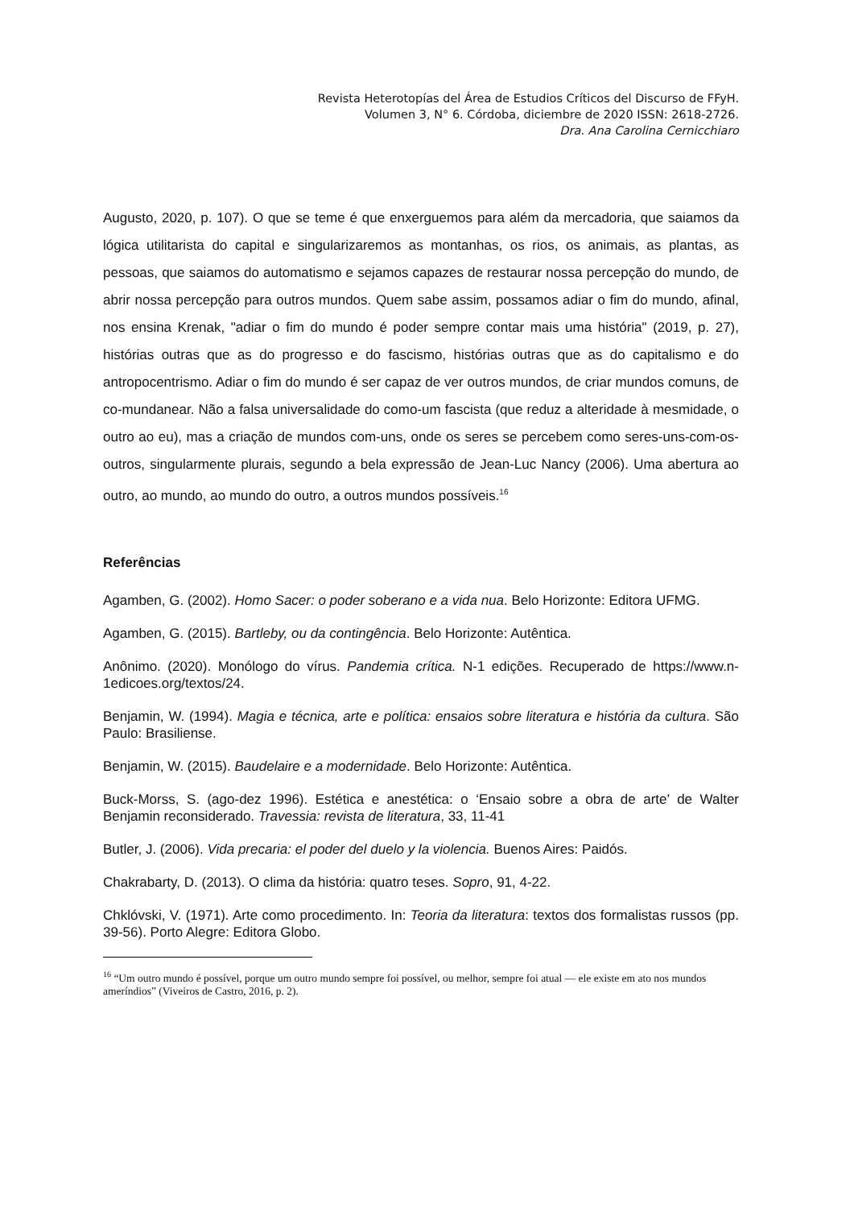Revista Heterotopías del Área de Estudios Críticos del Discurso de FFyH.
Volumen 3, N° 6. Córdoba, diciembre de 2020 ISSN: 2618-2726.
Dra. Ana Carolina Cernicchiaro
Augusto, 2020, p. 107). O que se teme é que enxerguemos para além da mercadoria, que saiamos da lógica utilitarista do capital e singularizaremos as montanhas, os rios, os animais, as plantas, as pessoas, que saiamos do automatismo e sejamos capazes de restaurar nossa percepção do mundo, de abrir nossa percepção para outros mundos. Quem sabe assim, possamos adiar o fim do mundo, afinal, nos ensina Krenak, "adiar o fim do mundo é poder sempre contar mais uma história" (2019, p. 27), histórias outras que as do progresso e do fascismo, histórias outras que as do capitalismo e do antropocentrismo. Adiar o fim do mundo é ser capaz de ver outros mundos, de criar mundos comuns, de co-mundanear. Não a falsa universalidade do como-um fascista (que reduz a alteridade à mesmidade, o outro ao eu), mas a criação de mundos com-uns, onde os seres se percebem como seres-uns-com-os-outros, singularmente plurais, segundo a bela expressão de Jean-Luc Nancy (2006). Uma abertura ao outro, ao mundo, ao mundo do outro, a outros mundos possíveis.<sup>16</sup>
Referências
Agamben, G. (2002). Homo Sacer: o poder soberano e a vida nua. Belo Horizonte: Editora UFMG.
Agamben, G. (2015). Bartleby, ou da contingência. Belo Horizonte: Autêntica.
Anônimo. (2020). Monólogo do vírus. Pandemia crítica. N-1 edições. Recuperado de https://www.n-1edicoes.org/textos/24.
Benjamin, W. (1994). Magia e técnica, arte e política: ensaios sobre literatura e história da cultura. São Paulo: Brasiliense.
Benjamin, W. (2015). Baudelaire e a modernidade. Belo Horizonte: Autêntica.
Buck-Morss, S. (ago-dez 1996). Estética e anestética: o ‘Ensaio sobre a obra de arte’ de Walter Benjamin reconsiderado. Travessia: revista de literatura, 33, 11-41
Butler, J. (2006). Vida precaria: el poder del duelo y la violencia. Buenos Aires: Paidós.
Chakrabarty, D. (2013). O clima da história: quatro teses. Sopro, 91, 4-22.
Chklóvski, V. (1971). Arte como procedimento. In: Teoria da literatura: textos dos formalistas russos (pp. 39-56). Porto Alegre: Editora Globo.
<sup>16</sup> “Um outro mundo é possível, porque um outro mundo sempre foi possível, ou melhor, sempre foi atual — ele existe em ato nos mundos ameríndios” (Viveiros de Castro, 2016, p. 2).